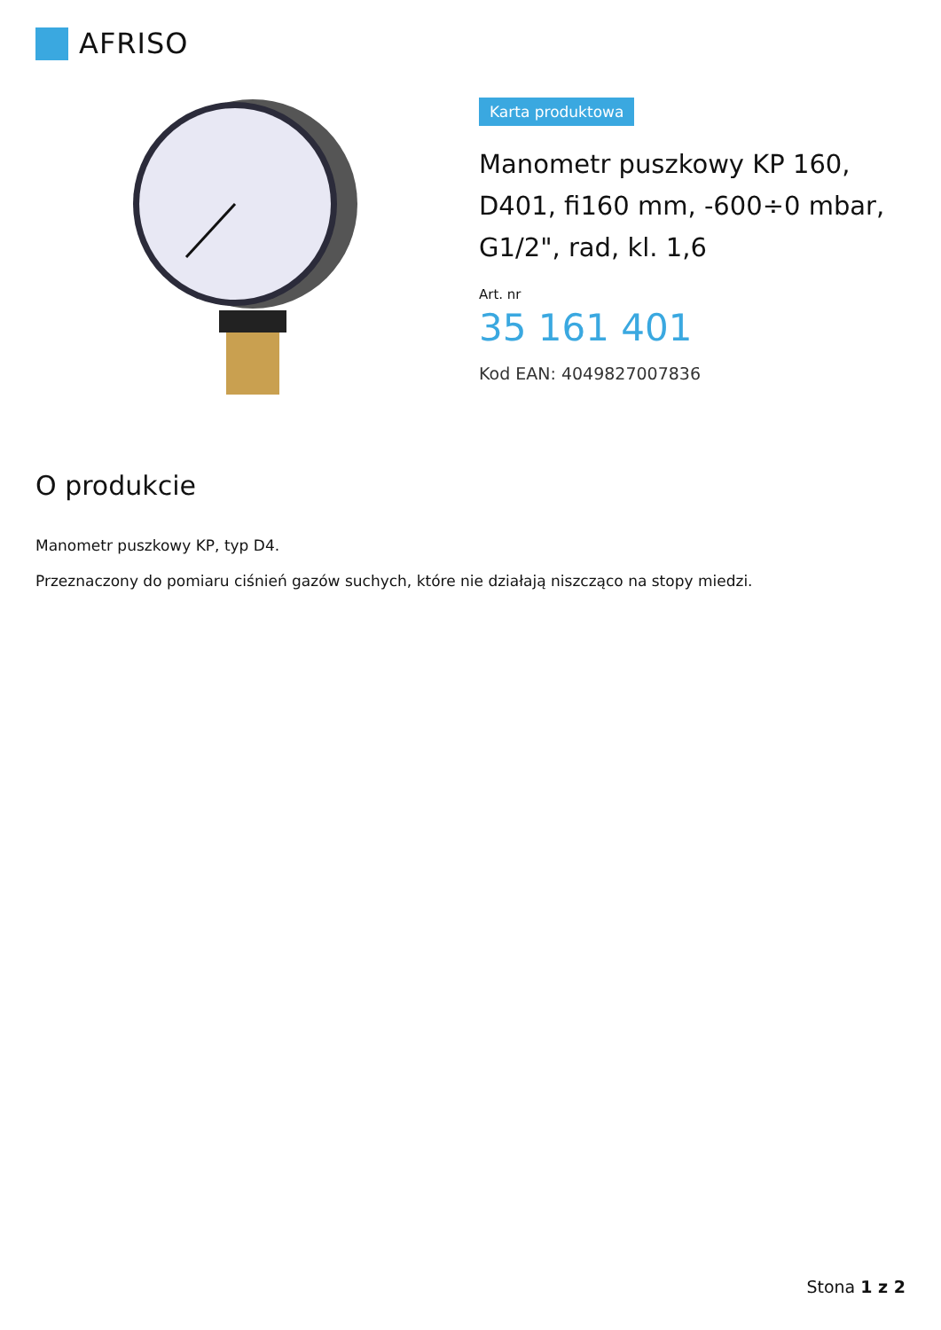AFRISO
Karta produktowa
Manometr puszkowy KP 160, D401, fi160 mm, -600÷0 mbar, G1/2", rad, kl. 1,6
Art. nr
35 161 401
Kod EAN: 4049827007836
O produkcie
Manometr puszkowy KP, typ D4.
Przeznaczony do pomiaru ciśnień gazów suchych, które nie działają niszcząco na stopy miedzi.
Stona 1 z 2